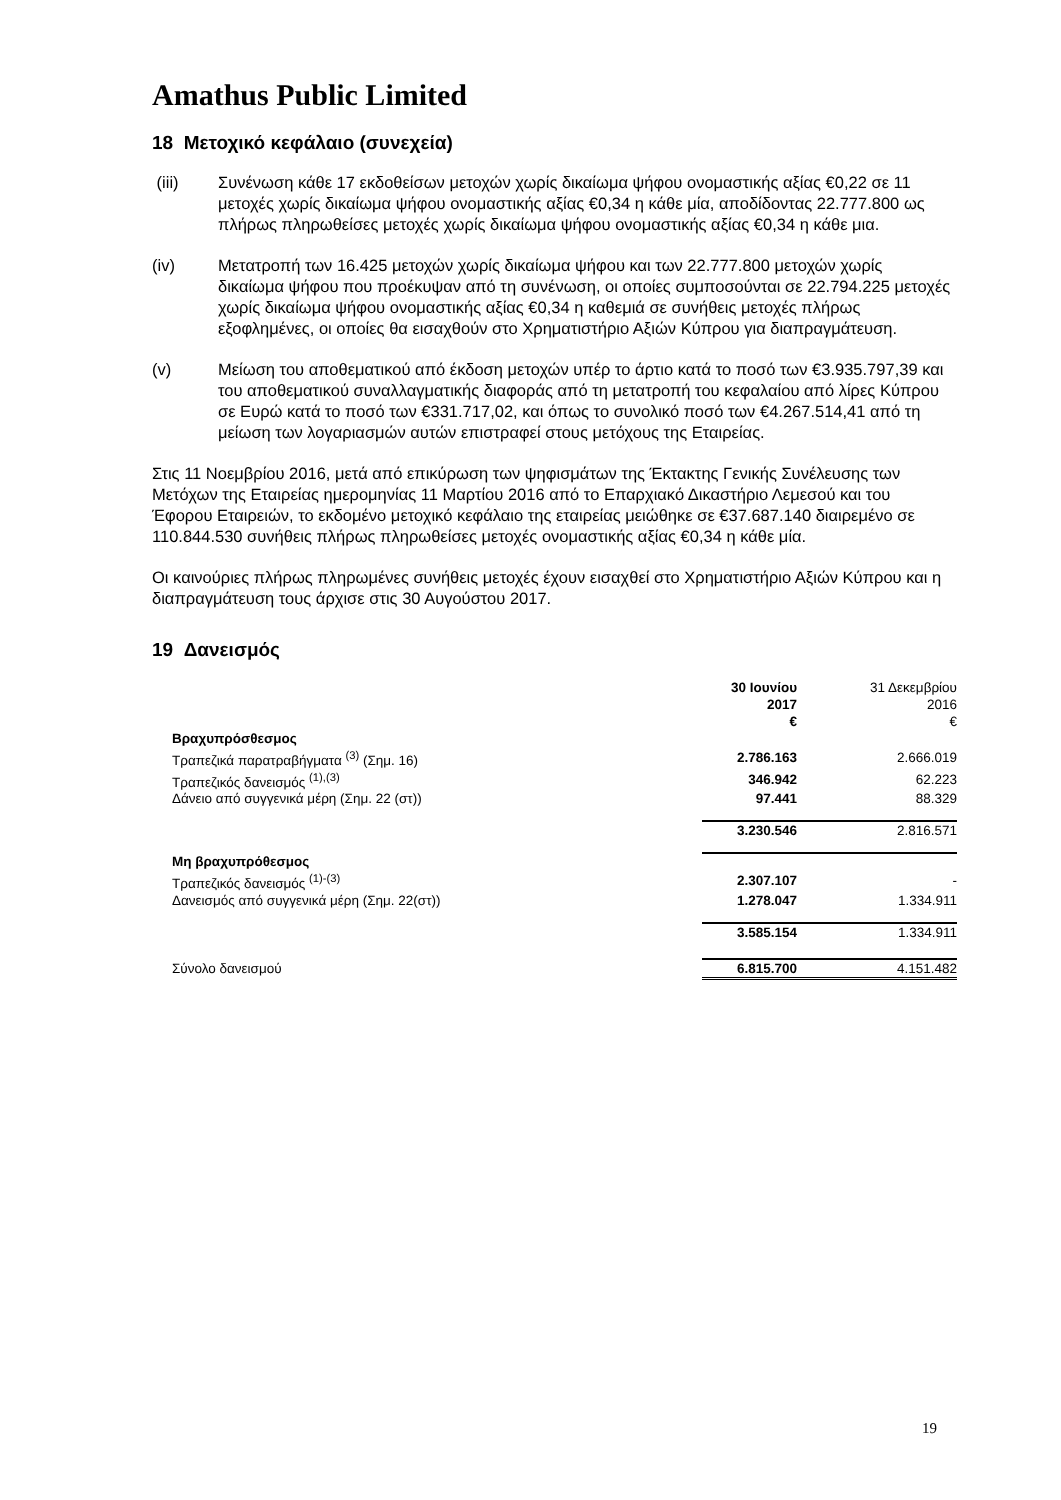Amathus Public Limited
18 Μετοχικό κεφάλαιο (συνεχεία)
(iii) Συνένωση κάθε 17 εκδοθείσων μετοχών χωρίς δικαίωμα ψήφου ονομαστικής αξίας €0,22 σε 11 μετοχές χωρίς δικαίωμα ψήφου ονομαστικής αξίας €0,34 η κάθε μία, αποδίδοντας 22.777.800 ως πλήρως πληρωθείσες μετοχές χωρίς δικαίωμα ψήφου ονομαστικής αξίας €0,34 η κάθε μια.
(iv) Μετατροπή των 16.425 μετοχών χωρίς δικαίωμα ψήφου και των 22.777.800 μετοχών χωρίς δικαίωμα ψήφου που προέκυψαν από τη συνένωση, οι οποίες συμποσούνται σε 22.794.225 μετοχές χωρίς δικαίωμα ψήφου ονομαστικής αξίας €0,34 η καθεμιά σε συνήθεις μετοχές πλήρως εξοφλημένες, οι οποίες θα εισαχθούν στο Χρηματιστήριο Αξιών Κύπρου για διαπραγμάτευση.
(v) Μείωση του αποθεματικού από έκδοση μετοχών υπέρ το άρτιο κατά το ποσό των €3.935.797,39 και του αποθεματικού συναλλαγματικής διαφοράς από τη μετατροπή του κεφαλαίου από λίρες Κύπρου σε Ευρώ κατά το ποσό των €331.717,02, και όπως το συνολικό ποσό των €4.267.514,41 από τη μείωση των λογαριασμών αυτών επιστραφεί στους μετόχους της Εταιρείας.
Στις 11 Νοεμβρίου 2016, μετά από επικύρωση των ψηφισμάτων της Έκτακτης Γενικής Συνέλευσης των Μετόχων της Εταιρείας ημερομηνίας 11 Μαρτίου 2016 από το Επαρχιακό Δικαστήριο Λεμεσού και του Έφορου Εταιρειών, το εκδομένο μετοχικό κεφάλαιο της εταιρείας μειώθηκε σε €37.687.140 διαιρεμένο σε 110.844.530 συνήθεις πλήρως πληρωθείσες μετοχές ονομαστικής αξίας €0,34 η κάθε μία.
Οι καινούριες πλήρως πληρωμένες συνήθεις μετοχές έχουν εισαχθεί στο Χρηματιστήριο Αξιών Κύπρου και η διαπραγμάτευση τους άρχισε στις 30 Αυγούστου 2017.
19 Δανεισμός
| | 30 Ιουνίου 2017 € | 31 Δεκεμβρίου 2016 € |
| Βραχυπρόσθεσμος | | |
| Τραπεζικά παρατραβήγματα <sup>(3)</sup> (Σημ. 16) | 2.786.163 | 2.666.019 |
| Τραπεζικός δανεισμός <sup>(1),(3)</sup> | 346.942 | 62.223 |
| Δάνειο από συγγενικά μέρη (Σημ. 22 (στ)) | 97.441 | 88.329 |
| | 3.230.546 | 2.816.571 |
| Μη βραχυπρόθεσμος | | |
| Τραπεζικός δανεισμός <sup>(1)-(3)</sup> | 2.307.107 | - |
| Δανεισμός από συγγενικά μέρη (Σημ. 22(στ)) | 1.278.047 | 1.334.911 |
| | 3.585.154 | 1.334.911 |
| Σύνολο δανεισμού | 6.815.700 | 4.151.482 |
19